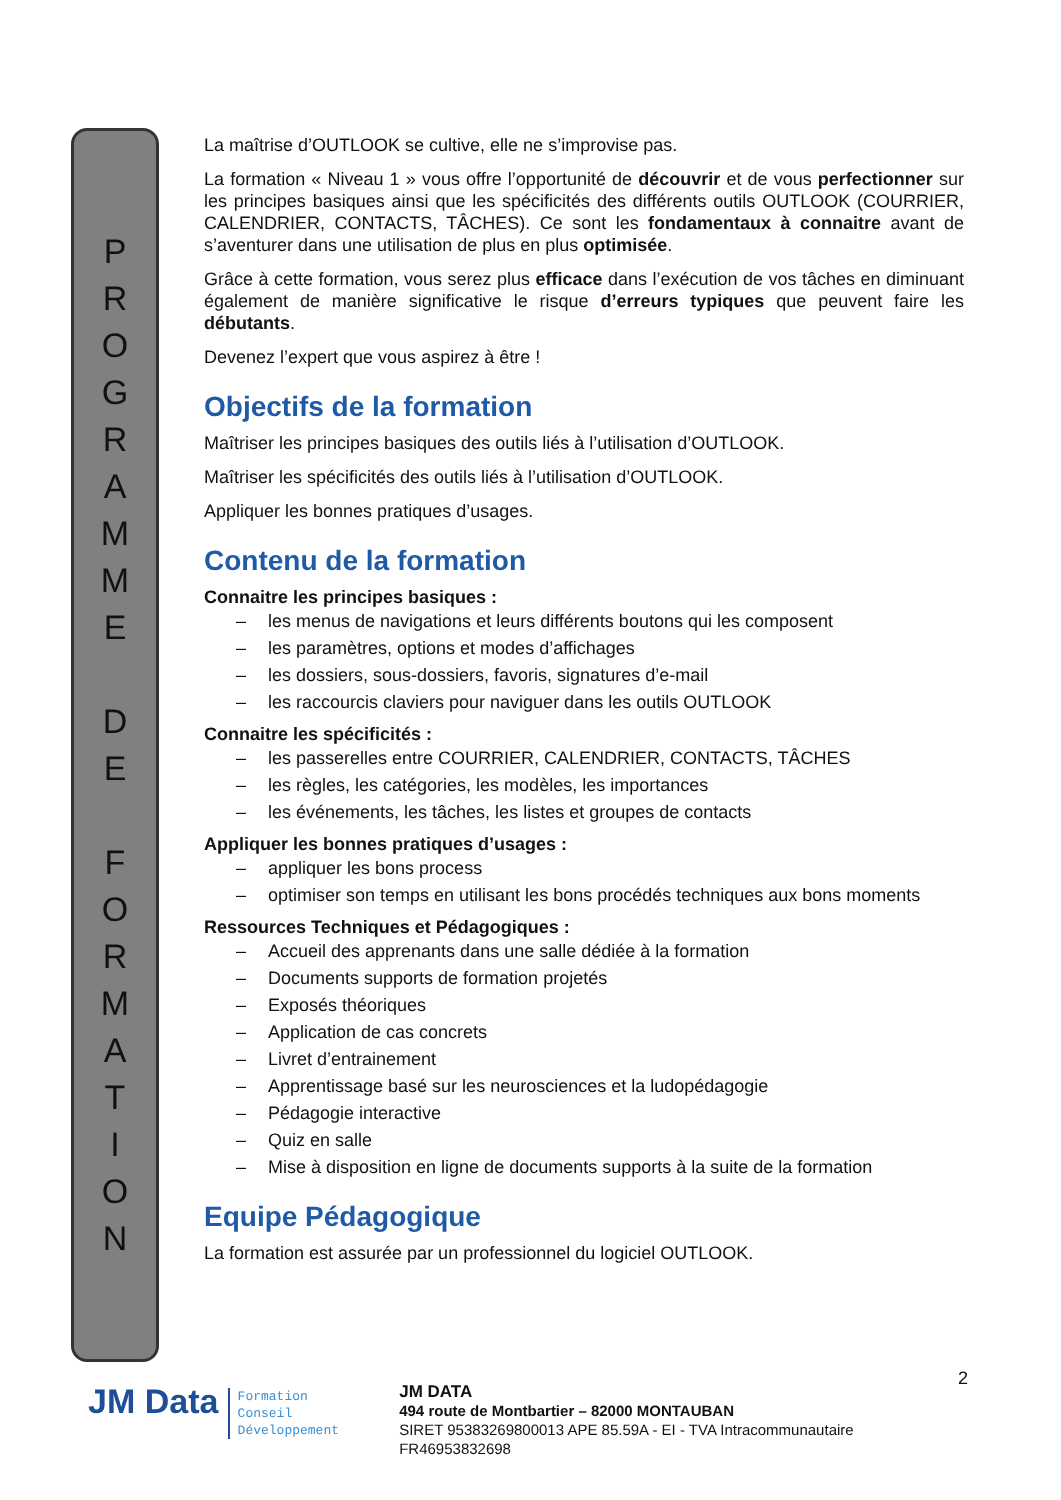P
R
O
G
R
A
M
M
E
D
E
F
O
R
M
A
T
I
O
N
La maîtrise d’OUTLOOK se cultive, elle ne s’improvise pas.
La formation « Niveau 1 » vous offre l’opportunité de découvrir et de vous perfectionner sur les principes basiques ainsi que les spécificités des différents outils OUTLOOK (COURRIER, CALENDRIER, CONTACTS, TÂCHES). Ce sont les fondamentaux à connaitre avant de s’aventurer dans une utilisation de plus en plus optimisée.
Grâce à cette formation, vous serez plus efficace dans l’exécution de vos tâches en diminuant également de manière significative le risque d’erreurs typiques que peuvent faire les débutants.
Devenez l’expert que vous aspirez à être !
Objectifs de la formation
Maîtriser les principes basiques des outils liés à l’utilisation d’OUTLOOK.
Maîtriser les spécificités des outils liés à l’utilisation d’OUTLOOK.
Appliquer les bonnes pratiques d’usages.
Contenu de la formation
Connaitre les principes basiques :
– les menus de navigations et leurs différents boutons qui les composent
– les paramètres, options et modes d’affichages
– les dossiers, sous-dossiers, favoris, signatures d’e-mail
– les raccourcis claviers pour naviguer dans les outils OUTLOOK
Connaitre les spécificités :
– les passerelles entre COURRIER, CALENDRIER, CONTACTS, TÂCHES
– les règles, les catégories, les modèles, les importances
– les événements, les tâches, les listes et groupes de contacts
Appliquer les bonnes pratiques d’usages :
– appliquer les bons process
– optimiser son temps en utilisant les bons procédés techniques aux bons moments
Ressources Techniques et Pédagogiques :
– Accueil des apprenants dans une salle dédiée à la formation
– Documents supports de formation projetés
– Exposés théoriques
– Application de cas concrets
– Livret d’entrainement
– Apprentissage basé sur les neurosciences et la ludopédagogie
– Pédagogie interactive
– Quiz en salle
– Mise à disposition en ligne de documents supports à la suite de la formation
Equipe Pédagogique
La formation est assurée par un professionnel du logiciel OUTLOOK.
JM Data
Formation
Conseil
Développement
JM DATA
494 route de Montbartier – 82000 MONTAUBAN
SIRET 95383269800013 APE 85.59A - EI - TVA Intracommunautaire FR46953832698
2